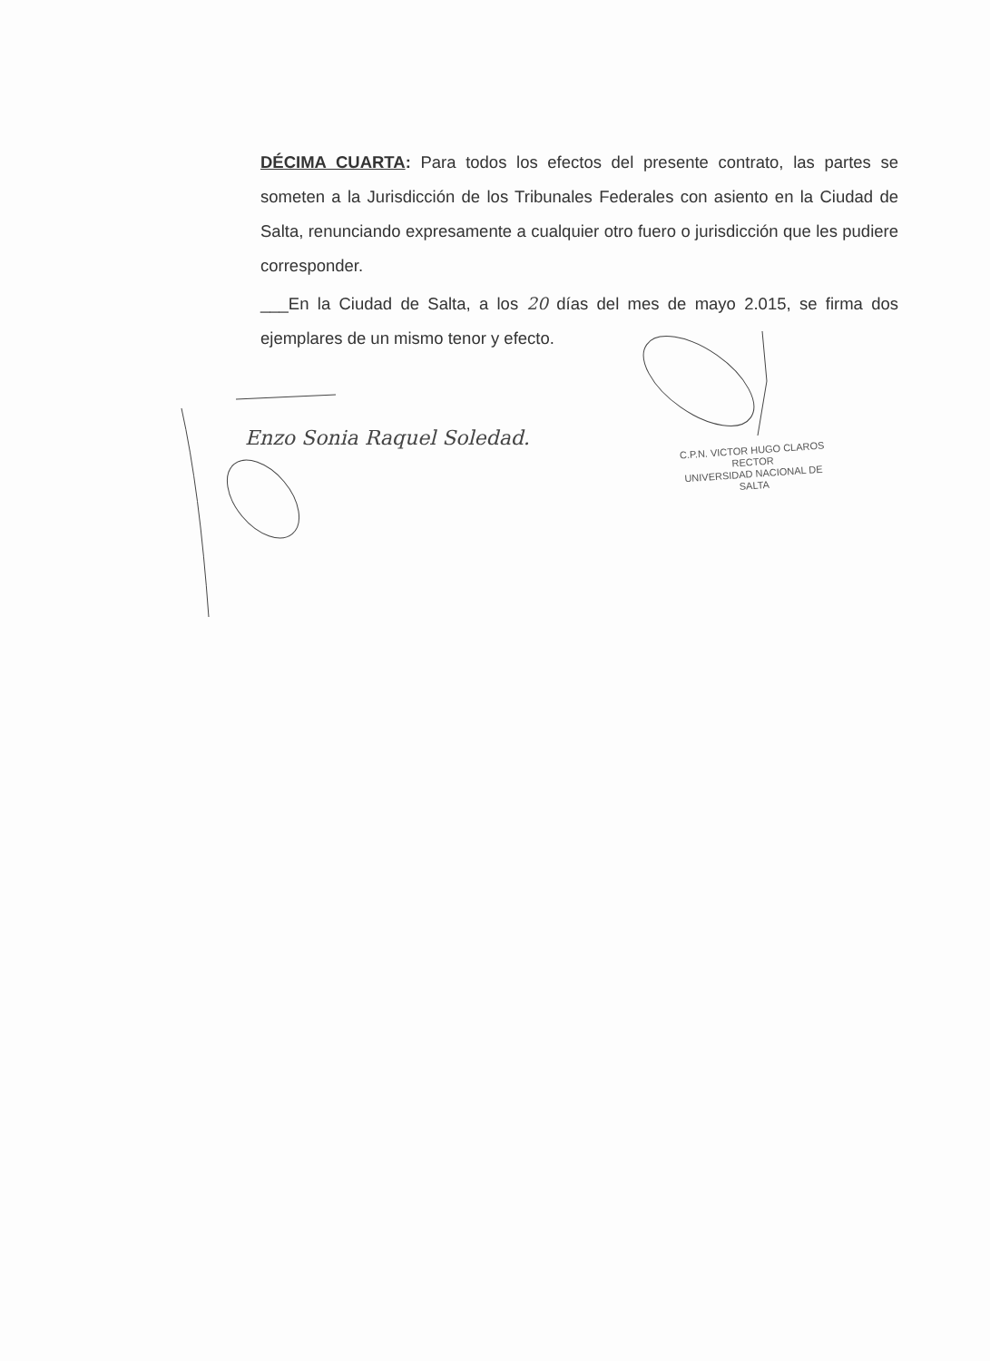DÉCIMA CUARTA: Para todos los efectos del presente contrato, las partes se someten a la Jurisdicción de los Tribunales Federales con asiento en la Ciudad de Salta, renunciando expresamente a cualquier otro fuero o jurisdicción que les pudiere corresponder.
___En la Ciudad de Salta, a los 20 días del mes de mayo 2.015, se firma dos ejemplares de un mismo tenor y efecto.
Enzo Sonia Raquel Soledad.
C.P.N. VICTOR HUGO CLAROS
RECTOR
UNIVERSIDAD NACIONAL DE SALTA